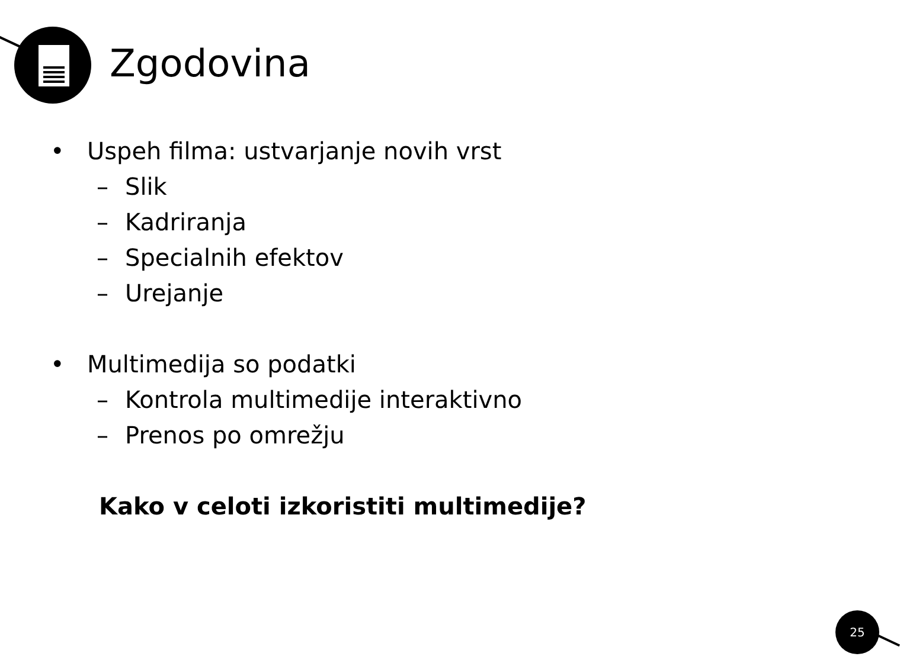Zgodovina
• Uspeh filma: ustvarjanje novih vrst
– Slik
– Kadriranja
– Specialnih efektov
– Urejanje
• Multimedija so podatki
– Kontrola multimedije interaktivno
– Prenos po omrežju
Kako v celoti izkoristiti multimedije?
25